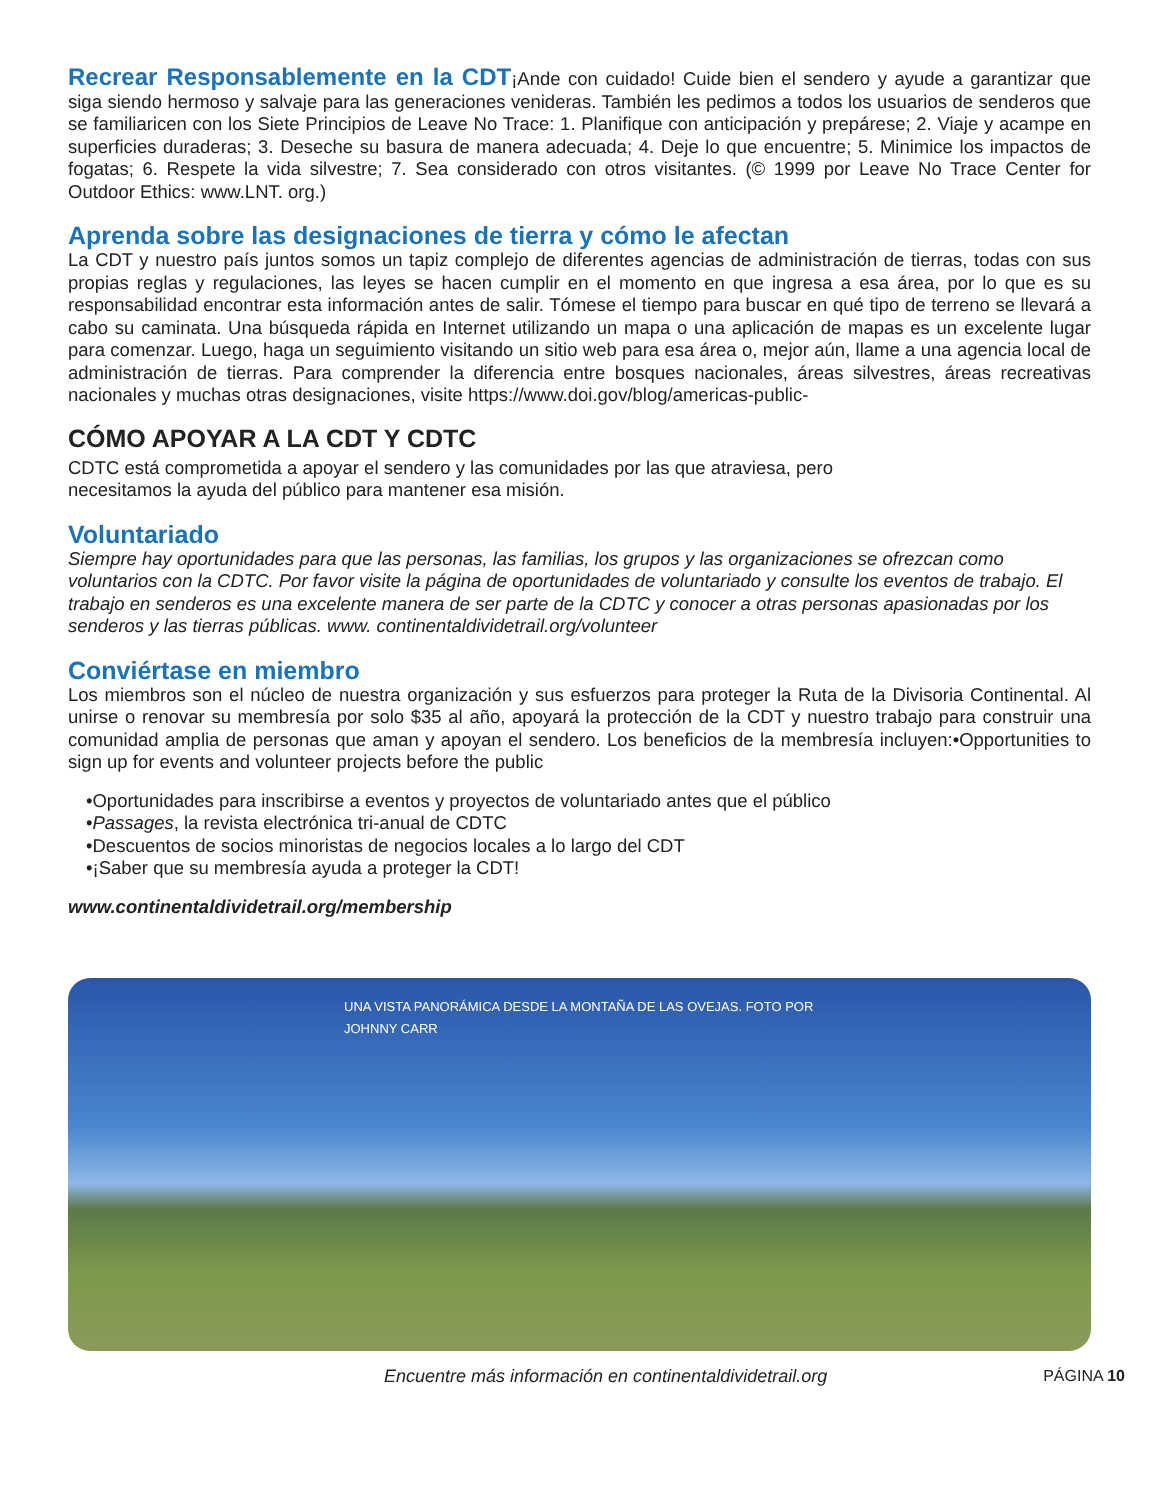Recrear Responsablemente en la CDT¡Ande con cuidado! Cuide bien el sendero y ayude a garantizar que siga siendo hermoso y salvaje para las generaciones venideras. También les pedimos a todos los usuarios de senderos que se familiaricen con los Siete Principios de Leave No Trace: 1. Planifique con anticipación y prepárese; 2. Viaje y acampe en superficies duraderas; 3. Deseche su basura de manera adecuada; 4. Deje lo que encuentre; 5. Minimice los impactos de fogatas; 6. Respete la vida silvestre; 7. Sea considerado con otros visitantes. (© 1999 por Leave No Trace Center for Outdoor Ethics: www.LNT. org.)
Aprenda sobre las designaciones de tierra y cómo le afectan
La CDT y nuestro país juntos somos un tapiz complejo de diferentes agencias de administración de tierras, todas con sus propias reglas y regulaciones, las leyes se hacen cumplir en el momento en que ingresa a esa área, por lo que es su responsabilidad encontrar esta información antes de salir. Tómese el tiempo para buscar en qué tipo de terreno se llevará a cabo su caminata. Una búsqueda rápida en Internet utilizando un mapa o una aplicación de mapas es un excelente lugar para comenzar. Luego, haga un seguimiento visitando un sitio web para esa área o, mejor aún, llame a una agencia local de administración de tierras. Para comprender la diferencia entre bosques nacionales, áreas silvestres, áreas recreativas nacionales y muchas otras designaciones, visite https://www.doi.gov/blog/americas-public-
CÓMO APOYAR A LA CDT Y CDTC
CDTC está comprometida a apoyar el sendero y las comunidades por las que atraviesa, pero
necesitamos la ayuda del público para mantener esa misión.
Voluntariado
Siempre hay oportunidades para que las personas, las familias, los grupos y las organizaciones se ofrezcan como voluntarios con la CDTC. Por favor visite la página de oportunidades de voluntariado y consulte los eventos de trabajo. El trabajo en senderos es una excelente manera de ser parte de la CDTC y conocer a otras personas apasionadas por los senderos y las tierras públicas. www. continentaldividetrail.org/volunteer
Conviértase en miembro
Los miembros son el núcleo de nuestra organización y sus esfuerzos para proteger la Ruta de la Divisoria Continental. Al unirse o renovar su membresía por solo $35 al año, apoyará la protección de la CDT y nuestro trabajo para construir una comunidad amplia de personas que aman y apoyan el sendero. Los beneficios de la membresía incluyen:•Opportunities to sign up for events and volunteer projects before the public
•Oportunidades para inscribirse a eventos y proyectos de voluntariado antes que el público
•Passages, la revista electrónica tri-anual de CDTC
•Descuentos de socios minoristas de negocios locales a lo largo del CDT
•¡Saber que su membresía ayuda a proteger la CDT!
www.continentaldividetrail.org/membership
UNA VISTA PANORÁMICA DESDE LA MONTAÑA DE LAS OVEJAS. FOTO POR
JOHNNY CARR
Encuentre más información en continentaldividetrail.org
PÁGINA 10